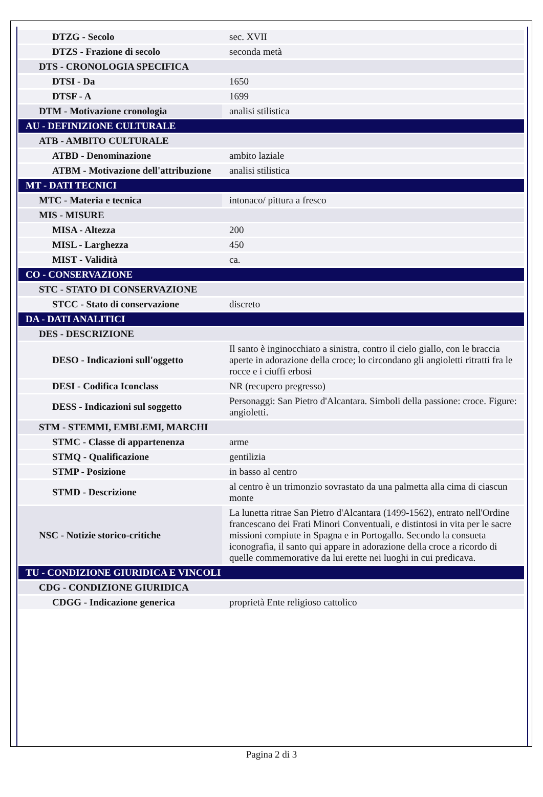| DTZG - Secolo | sec. XVII |
| DTZS - Frazione di secolo | seconda metà |
| DTS - CRONOLOGIA SPECIFICA | |
| DTSI - Da | 1650 |
| DTSF - A | 1699 |
| DTM - Motivazione cronologia | analisi stilistica |
| AU - DEFINIZIONE CULTURALE | |
| ATB - AMBITO CULTURALE | |
| ATBD - Denominazione | ambito laziale |
| ATBM - Motivazione dell'attribuzione | analisi stilistica |
| MT - DATI TECNICI | |
| MTC - Materia e tecnica | intonaco/ pittura a fresco |
| MIS - MISURE | |
| MISA - Altezza | 200 |
| MISL - Larghezza | 450 |
| MIST - Validità | ca. |
| CO - CONSERVAZIONE | |
| STC - STATO DI CONSERVAZIONE | |
| STCC - Stato di conservazione | discreto |
| DA - DATI ANALITICI | |
| DES - DESCRIZIONE | |
| DESO - Indicazioni sull'oggetto | Il santo è inginocchiato a sinistra, contro il cielo giallo, con le braccia aperte in adorazione della croce; lo circondano gli angioletti ritratti fra le rocce e i ciuffi erbosi |
| DESI - Codifica Iconclass | NR (recupero pregresso) |
| DESS - Indicazioni sul soggetto | Personaggi: San Pietro d'Alcantara. Simboli della passione: croce. Figure: angioletti. |
| STM - STEMMI, EMBLEMI, MARCHI | |
| STMC - Classe di appartenenza | arme |
| STMQ - Qualificazione | gentilizia |
| STMP - Posizione | in basso al centro |
| STMD - Descrizione | al centro è un trimonzio sovrastato da una palmetta alla cima di ciascun monte |
| NSC - Notizie storico-critiche | La lunetta ritrae San Pietro d'Alcantara (1499-1562), entrato nell'Ordine francescano dei Frati Minori Conventuali, e distintosi in vita per le sacre missioni compiute in Spagna e in Portogallo. Secondo la consueta iconografia, il santo qui appare in adorazione della croce a ricordo di quelle commemorative da lui erette nei luoghi in cui predicava. |
| TU - CONDIZIONE GIURIDICA E VINCOLI | |
| CDG - CONDIZIONE GIURIDICA | |
| CDGG - Indicazione generica | proprietà Ente religioso cattolico |
Pagina 2 di 3